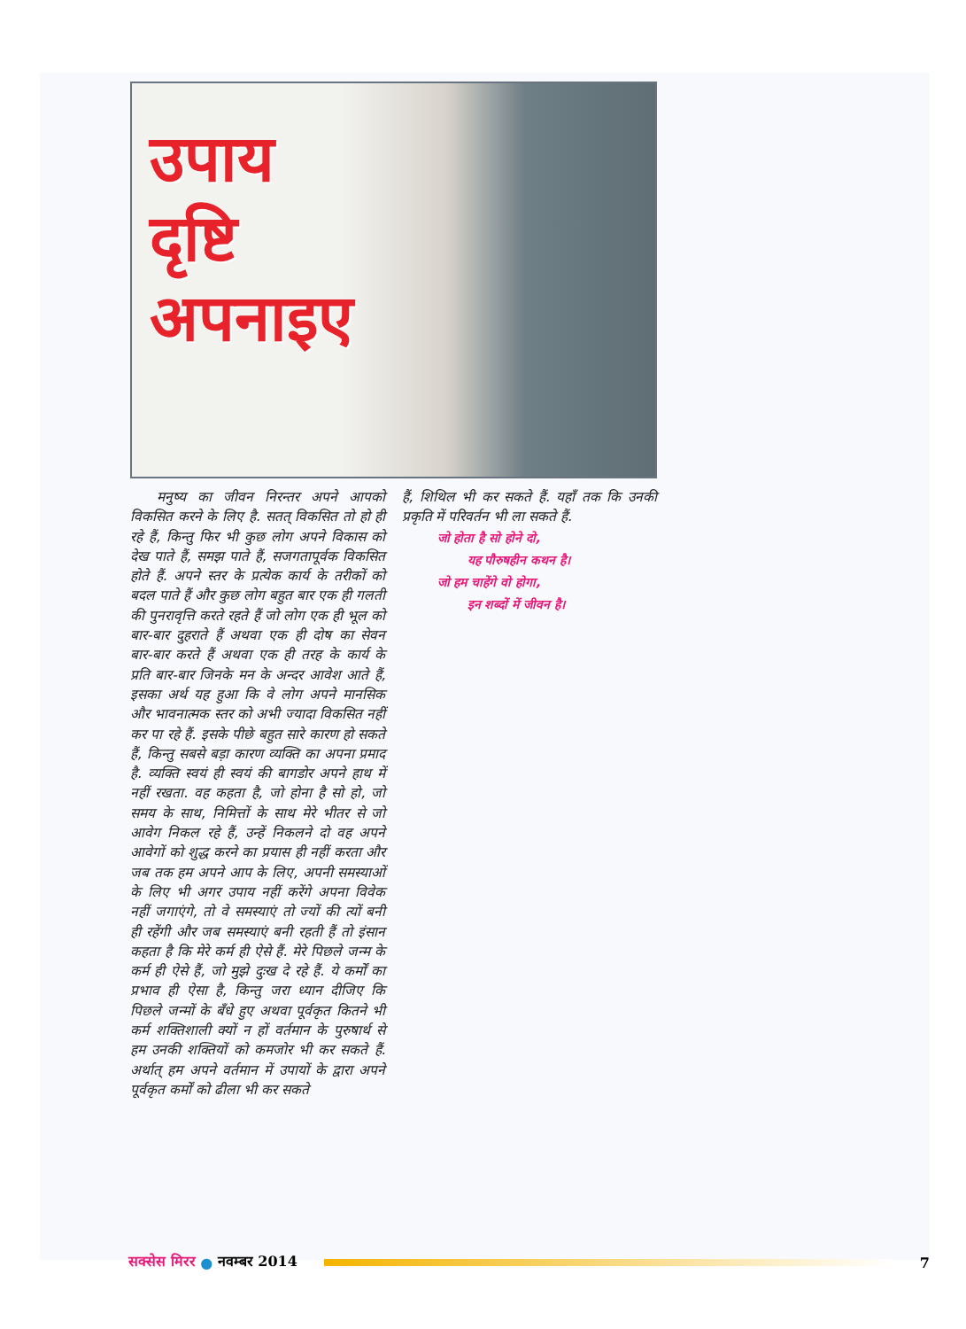उपाय
दृष्टि
अपनाइए
मनुष्य का जीवन निरन्तर अपने आपको विकसित करने के लिए है. सतत् विकसित तो हो ही रहे हैं, किन्तु फिर भी कुछ लोग अपने विकास को देख पाते हैं, समझ पाते हैं, सजगतापूर्वक विकसित होते हैं. अपने स्तर के प्रत्येक कार्य के तरीकों को बदल पाते हैं और कुछ लोग बहुत बार एक ही गलती की पुनरावृत्ति करते रहते हैं जो लोग एक ही भूल को बार-बार दुहराते हैं अथवा एक ही दोष का सेवन बार-बार करते हैं अथवा एक ही तरह के कार्य के प्रति बार-बार जिनके मन के अन्दर आवेश आते हैं, इसका अर्थ यह हुआ कि वे लोग अपने मानसिक और भावनात्मक स्तर को अभी ज्यादा विकसित नहीं कर पा रहे हैं. इसके पीछे बहुत सारे कारण हो सकते हैं, किन्तु सबसे बड़ा कारण व्यक्ति का अपना प्रमाद है. व्यक्ति स्वयं ही स्वयं की बागडोर अपने हाथ में नहीं रखता. वह कहता है, जो होना है सो हो, जो समय के साथ, निमित्तों के साथ मेरे भीतर से जो आवेग निकल रहे हैं, उन्हें निकलने दो वह अपने आवेगों को शुद्ध करने का प्रयास ही नहीं करता और जब तक हम अपने आप के लिए, अपनी समस्याओं के लिए भी अगर उपाय नहीं करेंगे अपना विवेक नहीं जगाएंगे, तो वे समस्याएं तो ज्यों की त्यों बनी ही रहेंगी और जब समस्याएं बनी रहती हैं तो इंसान कहता है कि मेरे कर्म ही ऐसे हैं. मेरे पिछले जन्म के कर्म ही ऐसे हैं, जो मुझे दुःख दे रहे हैं. ये कर्मों का प्रभाव ही ऐसा है, किन्तु जरा ध्यान दीजिए कि पिछले जन्मों के बँधे हुए अथवा पूर्वकृत कितने भी कर्म शक्तिशाली क्यों न हों वर्तमान के पुरुषार्थ से हम उनकी शक्तियों को कमजोर भी कर सकते हैं. अर्थात् हम अपने वर्तमान में उपायों के द्वारा अपने पूर्वकृत कर्मों को ढीला भी कर सकते
हैं, शिथिल भी कर सकते हैं. यहाँ तक कि उनकी प्रकृति में परिवर्तन भी ला सकते हैं.
जो होता है सो होने दो,
यह पौरुषहीन कथन है।
जो हम चाहेंगे वो होगा,
इन शब्दों में जीवन है।
सक्सेस मिरर ● नवम्बर 2014 7